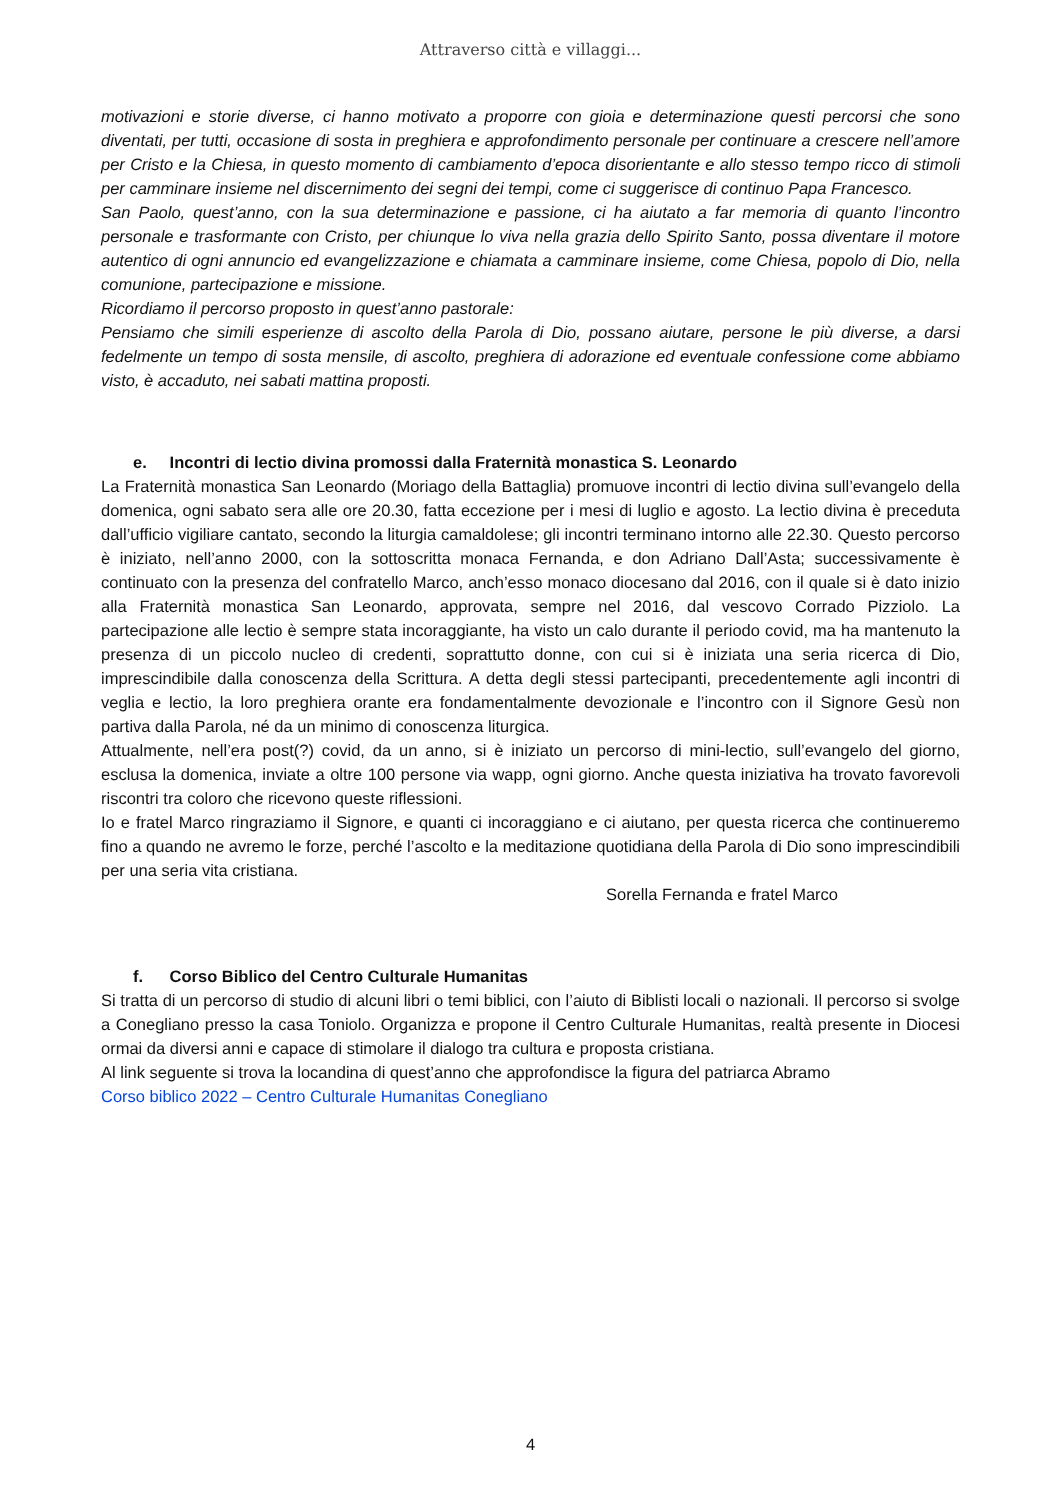Attraverso città e villaggi...
motivazioni e storie diverse, ci hanno motivato a proporre con gioia e determinazione questi percorsi che sono diventati, per tutti, occasione di sosta in preghiera e approfondimento personale per continuare a crescere nell’amore per Cristo e la Chiesa, in questo momento di cambiamento d’epoca disorientante e allo stesso tempo ricco di stimoli per camminare insieme nel discernimento dei segni dei tempi, come ci suggerisce di continuo Papa Francesco.
San Paolo, quest’anno, con la sua determinazione e passione, ci ha aiutato a far memoria di quanto l’incontro personale e trasformante con Cristo, per chiunque lo viva nella grazia dello Spirito Santo, possa diventare il motore autentico di ogni annuncio ed evangelizzazione e chiamata a camminare insieme, come Chiesa, popolo di Dio, nella comunione, partecipazione e missione.
Ricordiamo il percorso proposto in quest’anno pastorale:
Pensiamo che simili esperienze di ascolto della Parola di Dio, possano aiutare, persone le più diverse, a darsi fedelmente un tempo di sosta mensile, di ascolto, preghiera di adorazione ed eventuale confessione come abbiamo visto, è accaduto, nei sabati mattina proposti.
e. Incontri di lectio divina promossi dalla Fraternità monastica S. Leonardo
La Fraternità monastica San Leonardo (Moriago della Battaglia) promuove incontri di lectio divina sull’evangelo della domenica, ogni sabato sera alle ore 20.30, fatta eccezione per i mesi di luglio e agosto. La lectio divina è preceduta dall’ufficio vigiliare cantato, secondo la liturgia camaldolese; gli incontri terminano intorno alle 22.30. Questo percorso è iniziato, nell’anno 2000, con la sottoscritta monaca Fernanda, e don Adriano Dall’Asta; successivamente è continuato con la presenza del confratello Marco, anch’esso monaco diocesano dal 2016, con il quale si è dato inizio alla Fraternità monastica San Leonardo, approvata, sempre nel 2016, dal vescovo Corrado Pizziolo. La partecipazione alle lectio è sempre stata incoraggiante, ha visto un calo durante il periodo covid, ma ha mantenuto la presenza di un piccolo nucleo di credenti, soprattutto donne, con cui si è iniziata una seria ricerca di Dio, imprescindibile dalla conoscenza della Scrittura. A detta degli stessi partecipanti, precedentemente agli incontri di veglia e lectio, la loro preghiera orante era fondamentalmente devozionale e l’incontro con il Signore Gesù non partiva dalla Parola, né da un minimo di conoscenza liturgica.
Attualmente, nell’era post(?) covid, da un anno, si è iniziato un percorso di mini-lectio, sull’evangelo del giorno, esclusa la domenica, inviate a oltre 100 persone via wapp, ogni giorno. Anche questa iniziativa ha trovato favorevoli riscontri tra coloro che ricevono queste riflessioni.
Io e fratel Marco ringraziamo il Signore, e quanti ci incoraggiano e ci aiutano, per questa ricerca che continueremo fino a quando ne avremo le forze, perché l’ascolto e la meditazione quotidiana della Parola di Dio sono imprescindibili per una seria vita cristiana.
Sorella Fernanda e fratel Marco
f. Corso Biblico del Centro Culturale Humanitas
Si tratta di un percorso di studio di alcuni libri o temi biblici, con l’aiuto di Biblisti locali o nazionali. Il percorso si svolge a Conegliano presso la casa Toniolo. Organizza e propone il Centro Culturale Humanitas, realtà presente in Diocesi ormai da diversi anni e capace di stimolare il dialogo tra cultura e proposta cristiana.
Al link seguente si trova la locandina di quest’anno che approfondisce la figura del patriarca Abramo
Corso biblico 2022 – Centro Culturale Humanitas Conegliano
4